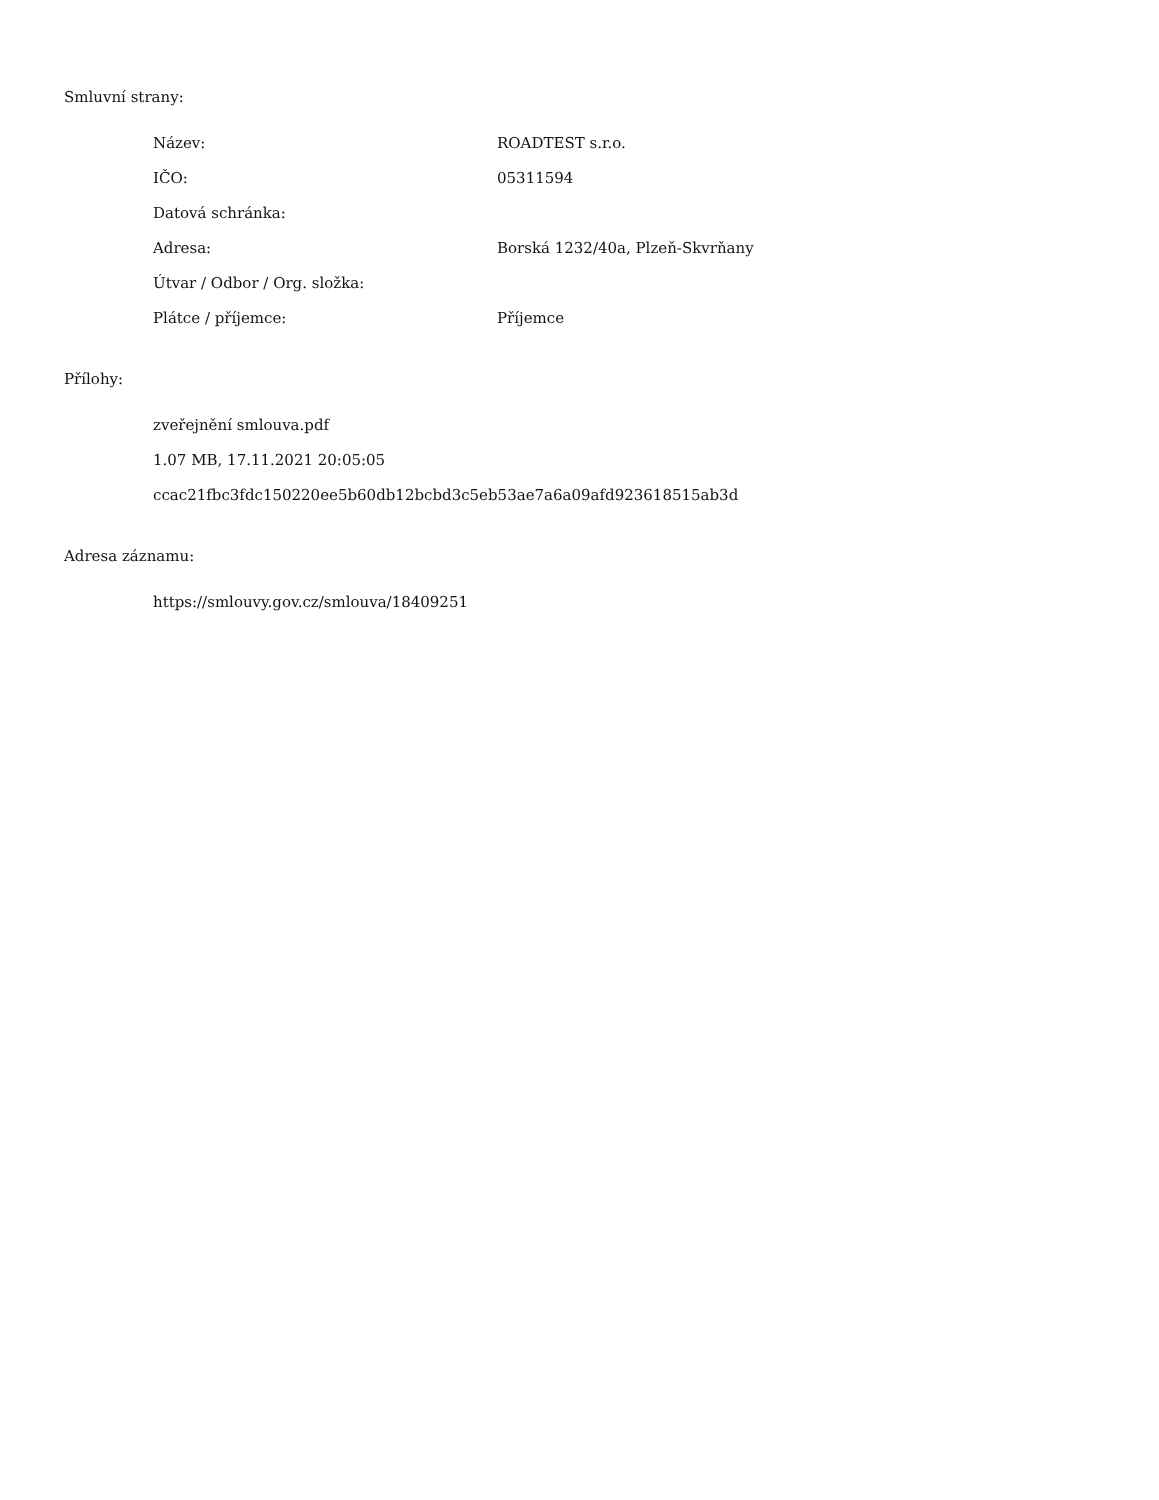Smluvní strany:
| Název: | ROADTEST s.r.o. |
| IČO: | 05311594 |
| Datová schránka: | |
| Adresa: | Borská 1232/40a, Plzeň-Skvrňany |
| Útvar / Odbor / Org. složka: | |
| Plátce / příjemce: | Příjemce |
Přílohy:
zveřejnění smlouva.pdf
1.07 MB, 17.11.2021 20:05:05
ccac21fbc3fdc150220ee5b60db12bcbd3c5eb53ae7a6a09afd923618515ab3d
Adresa záznamu:
https://smlouvy.gov.cz/smlouva/18409251